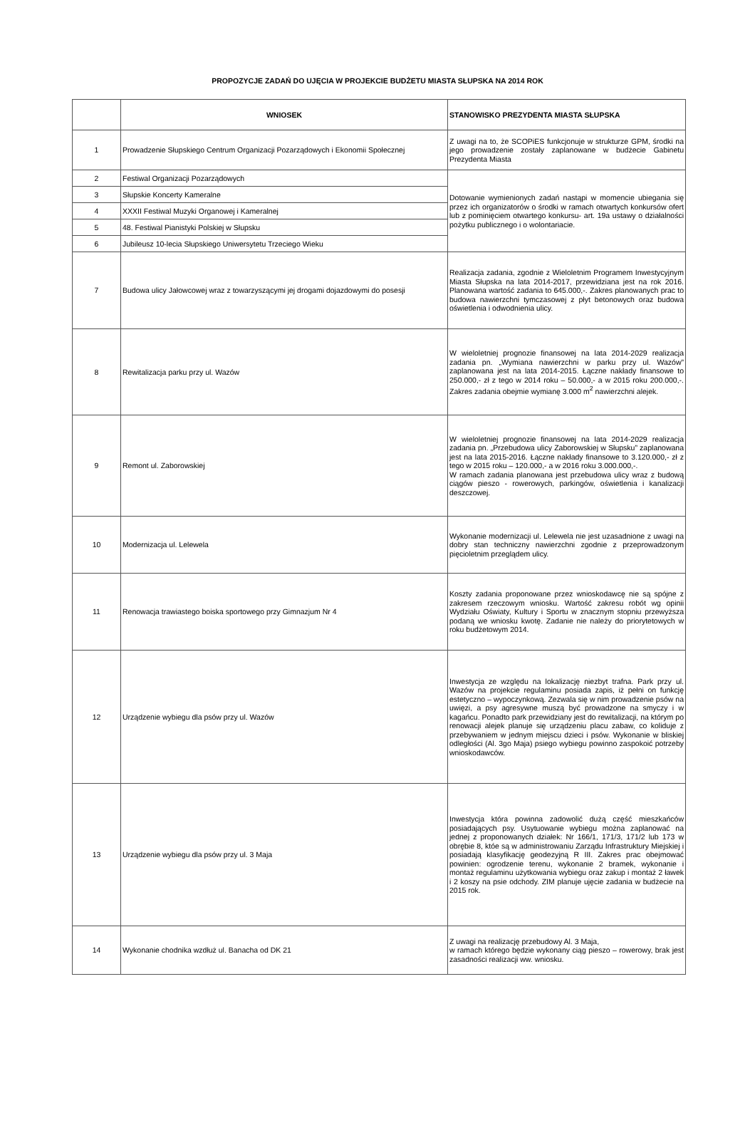PROPOZYCJE ZADAŃ DO UJĘCIA W PROJEKCIE BUDŻETU MIASTA SŁUPSKA NA 2014 ROK
| | WNIOSEK | STANOWISKO PREZYDENTA MIASTA SŁUPSKA |
| --- | --- | --- |
| 1 | Prowadzenie Słupskiego Centrum Organizacji Pozarządowych i Ekonomii Społecznej | Z uwagi na to, że SCOPiES funkcjonuje w strukturze GPM, środki na jego prowadzenie zostały zaplanowane w budżecie Gabinetu Prezydenta Miasta |
| 2 | Festiwal Organizacji Pozarządowych | Dotowanie wymienionych zadań nastąpi w momencie ubiegania się przez ich organizatorów o środki w ramach otwartych konkursów ofert lub z pominięciem otwartego konkursu- art. 19a ustawy o działalności pożytku publicznego i o wolontariacie. |
| 3 | Słupskie Koncerty Kameralne | |
| 4 | XXXII Festiwal Muzyki Organowej i Kameralnej | |
| 5 | 48. Festiwal Pianistyki Polskiej w Słupsku | |
| 6 | Jubileusz 10-lecia Słupskiego Uniwersytetu Trzeciego Wieku | |
| 7 | Budowa ulicy Jałowcowej wraz z towarzyszącymi jej drogami dojazdowymi do posesji | Realizacja zadania, zgodnie z Wieloletnim Programem Inwestycyjnym Miasta Słupska na lata 2014-2017, przewidziana jest na rok 2016. Planowana wartość zadania to 645.000,-. Zakres planowanych prac to budowa nawierzchni tymczasowej z płyt betonowych oraz budowa oświetlenia i odwodnienia ulicy. |
| 8 | Rewitalizacja parku przy ul. Wazów | W wieloletniej prognozie finansowej na lata 2014-2029 realizacja zadania pn. „Wymiana nawierzchni w parku przy ul. Wazów” zaplanowana jest na lata 2014-2015. Łączne nakłady finansowe to 250.000,- zł z tego w 2014 roku – 50.000,- a w 2015 roku 200.000,-. Zakres zadania obejmie wymianę 3.000 m<sup>2</sup> nawierzchni alejek. |
| 9 | Remont ul. Zaborowskiej | W wieloletniej prognozie finansowej na lata 2014-2029 realizacja zadania pn. „Przebudowa ulicy Zaborowskiej w Słupsku” zaplanowana jest na lata 2015-2016. Łączne nakłady finansowe to 3.120.000,- zł z tego w 2015 roku – 120.000,- a w 2016 roku 3.000.000,-. W ramach zadania planowana jest przebudowa ulicy wraz z budową ciągów pieszo - rowerowych, parkingów, oświetlenia i kanalizacji deszczowej. |
| 10 | Modernizacja ul. Lelewela | Wykonanie modernizacji ul. Lelewela nie jest uzasadnione z uwagi na dobry stan techniczny nawierzchni zgodnie z przeprowadzonym pięcioletnim przeglądem ulicy. |
| 11 | Renowacja trawiastego boiska sportowego przy Gimnazjum Nr 4 | Koszty zadania proponowane przez wnioskodawcę nie są spójne z zakresem rzeczowym wniosku. Wartość zakresu robót wg opinii Wydziału Oświaty, Kultury i Sportu w znacznym stopniu przewyższa podaną we wniosku kwotę. Zadanie nie należy do priorytetowych w roku budżetowym 2014. |
| 12 | Urządzenie wybiegu dla psów przy ul. Wazów | Inwestycja ze względu na lokalizację niezbyt trafna. Park przy ul. Wazów na projekcie regulaminu posiada zapis, iż pełni on funkcję estetyczno – wypoczynkową. Zezwala się w nim prowadzenie psów na uwięzi, a psy agresywne muszą być prowadzone na smyczy i w kagańcu. Ponadto park przewidziany jest do rewitalizacji, na którym po renowacji alejek planuje się urządzeniu placu zabaw, co koliduje z przebywaniem w jednym miejscu dzieci i psów. Wykonanie w bliskiej odległości (Al. 3go Maja) psiego wybiegu powinno zaspokoić potrzeby wnioskodawców. |
| 13 | Urządzenie wybiegu dla psów przy ul. 3 Maja | Inwestycja która powinna zadowolić dużą część mieszkańców posiadających psy. Usytuowanie wybiegu można zaplanować na jednej z proponowanych działek: Nr 166/1, 171/3, 171/2 lub 173 w obrębie 8, któe są w administrowaniu Zarządu Infrastruktury Miejskiej i posiadają klasyfikację geodezyjną R III. Zakres prac obejmować powinien: ogrodzenie terenu, wykonanie 2 bramek, wykonanie i montaż regulaminu użytkowania wybiegu oraz zakup i montaż 2 ławek i 2 koszy na psie odchody. ZIM planuje ujęcie zadania w budżecie na 2015 rok. |
| 14 | Wykonanie chodnika wzdłuż ul. Banacha od DK 21 | Z uwagi na realizację przebudowy Al. 3 Maja, w ramach którego będzie wykonany ciąg pieszo – rowerowy, brak jest zasadności realizacji ww. wniosku. |